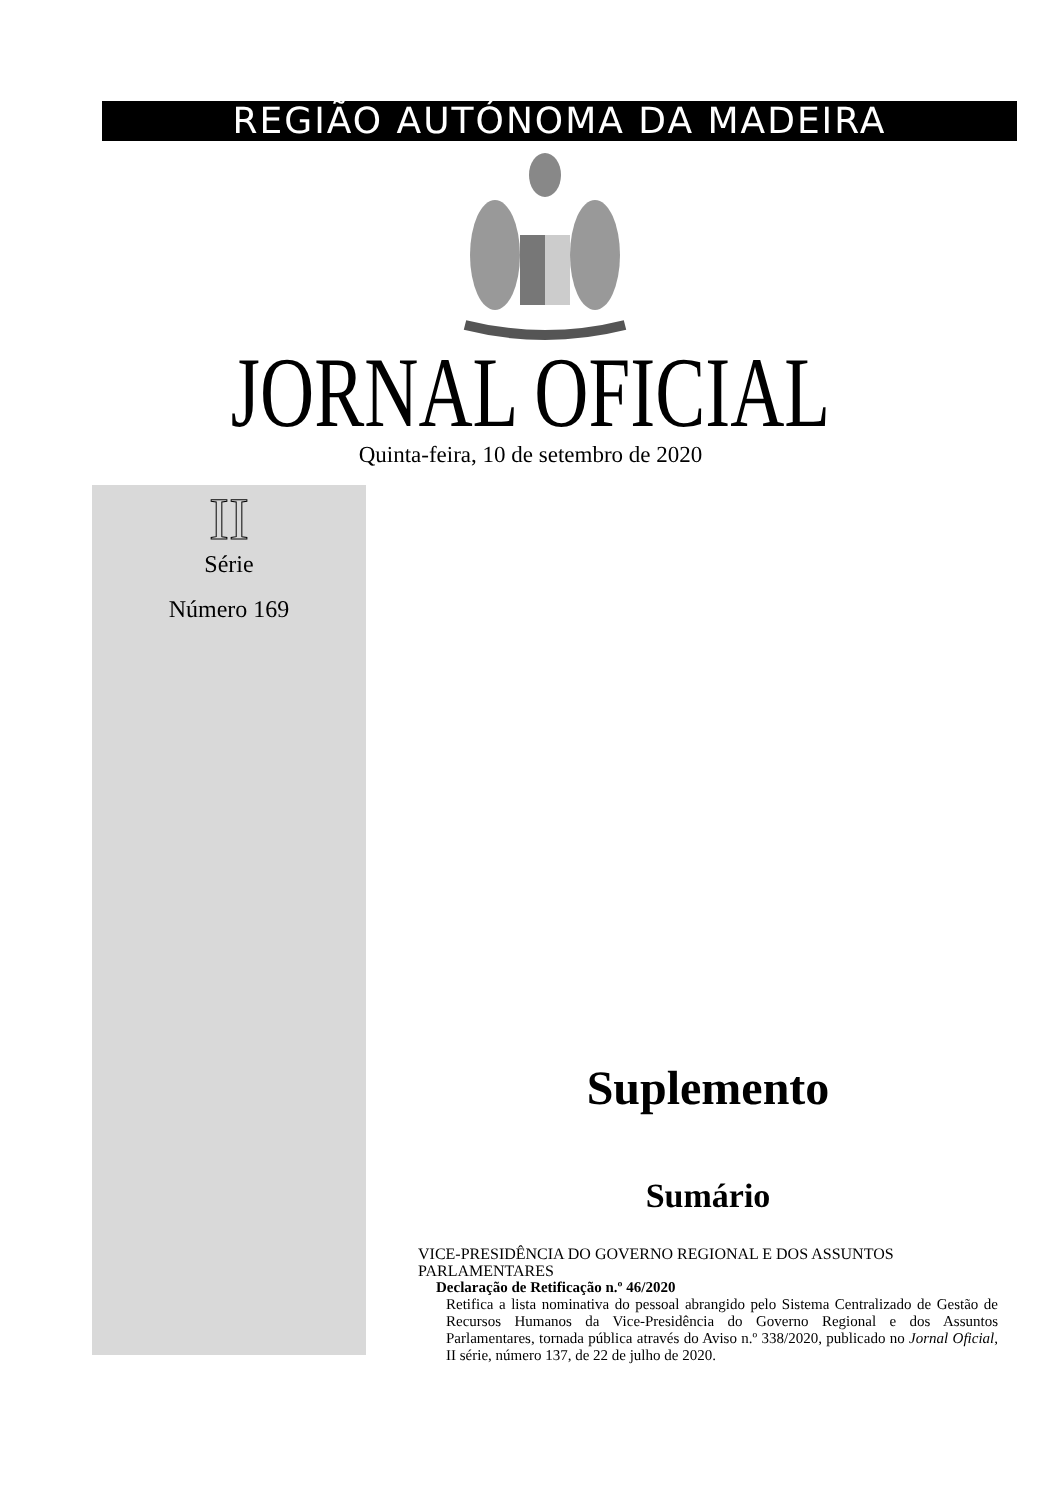REGIÃO AUTÓNOMA DA MADEIRA
JORNAL OFICIAL
Quinta-feira, 10 de setembro de 2020
II
Série
Número 169
Suplemento
Sumário
VICE-PRESIDÊNCIA DO GOVERNO REGIONAL E DOS ASSUNTOS PARLAMENTARES
Declaração de Retificação n.º 46/2020
Retifica a lista nominativa do pessoal abrangido pelo Sistema Centralizado de Gestão de Recursos Humanos da Vice-Presidência do Governo Regional e dos Assuntos Parlamentares, tornada pública através do Aviso n.º 338/2020, publicado no Jornal Oficial, II série, número 137, de 22 de julho de 2020.